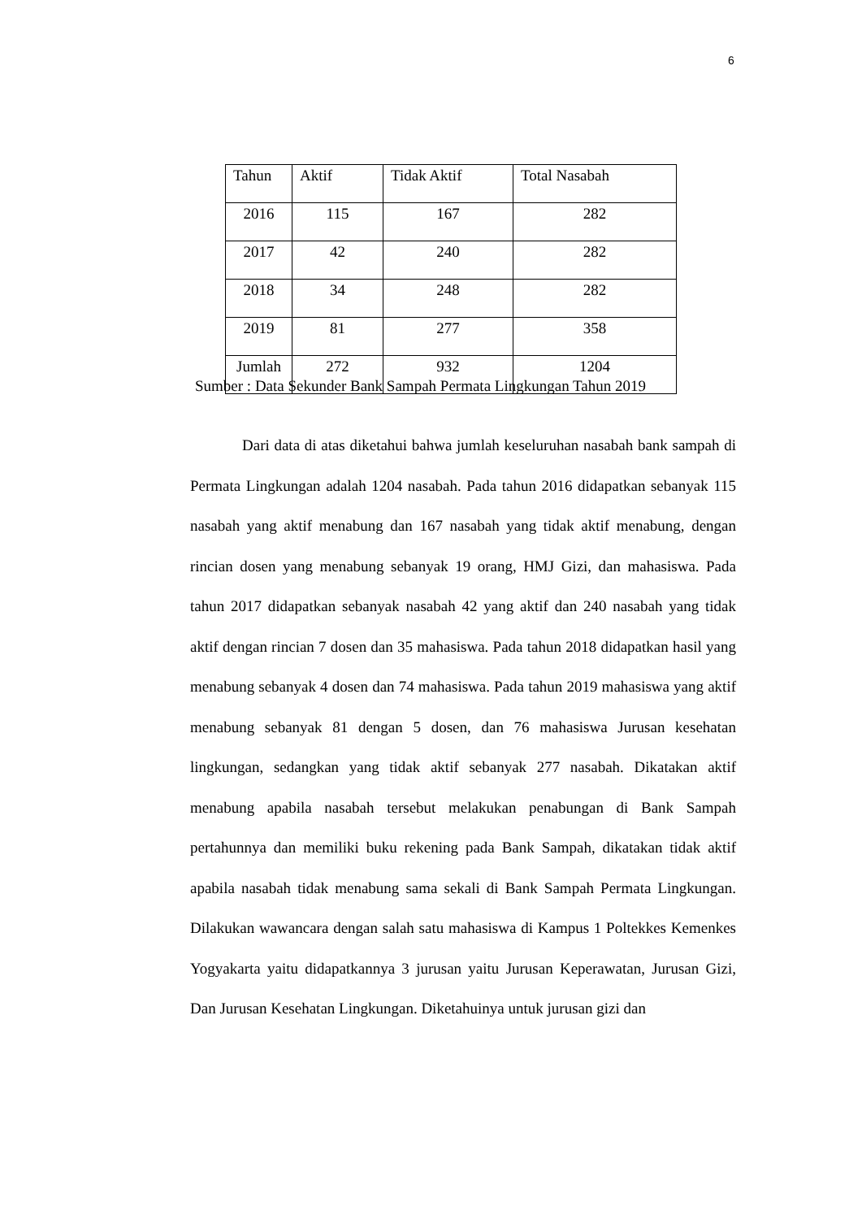6
| Tahun | Aktif | Tidak Aktif | Total Nasabah |
| --- | --- | --- | --- |
| 2016 | 115 | 167 | 282 |
| 2017 | 42 | 240 | 282 |
| 2018 | 34 | 248 | 282 |
| 2019 | 81 | 277 | 358 |
| Jumlah | 272 | 932 | 1204 |
Sumber : Data Sekunder Bank Sampah Permata Lingkungan Tahun 2019
Dari data di atas diketahui bahwa jumlah keseluruhan nasabah bank sampah di Permata Lingkungan adalah 1204 nasabah. Pada tahun 2016 didapatkan sebanyak 115 nasabah yang aktif menabung dan 167 nasabah yang tidak aktif menabung, dengan rincian dosen yang menabung sebanyak 19 orang, HMJ Gizi, dan mahasiswa. Pada tahun 2017 didapatkan sebanyak nasabah 42 yang aktif dan 240 nasabah yang tidak aktif dengan rincian 7 dosen dan 35 mahasiswa. Pada tahun 2018 didapatkan hasil yang menabung sebanyak 4 dosen dan 74 mahasiswa. Pada tahun 2019 mahasiswa yang aktif menabung sebanyak 81 dengan 5 dosen, dan 76 mahasiswa Jurusan kesehatan lingkungan, sedangkan yang tidak aktif sebanyak 277 nasabah. Dikatakan aktif menabung apabila nasabah tersebut melakukan penabungan di Bank Sampah pertahunnya dan memiliki buku rekening pada Bank Sampah, dikatakan tidak aktif apabila nasabah tidak menabung sama sekali di Bank Sampah Permata Lingkungan. Dilakukan wawancara dengan salah satu mahasiswa di Kampus 1 Poltekkes Kemenkes Yogyakarta yaitu didapatkannya 3 jurusan yaitu Jurusan Keperawatan, Jurusan Gizi, Dan Jurusan Kesehatan Lingkungan. Diketahuinya untuk jurusan gizi dan